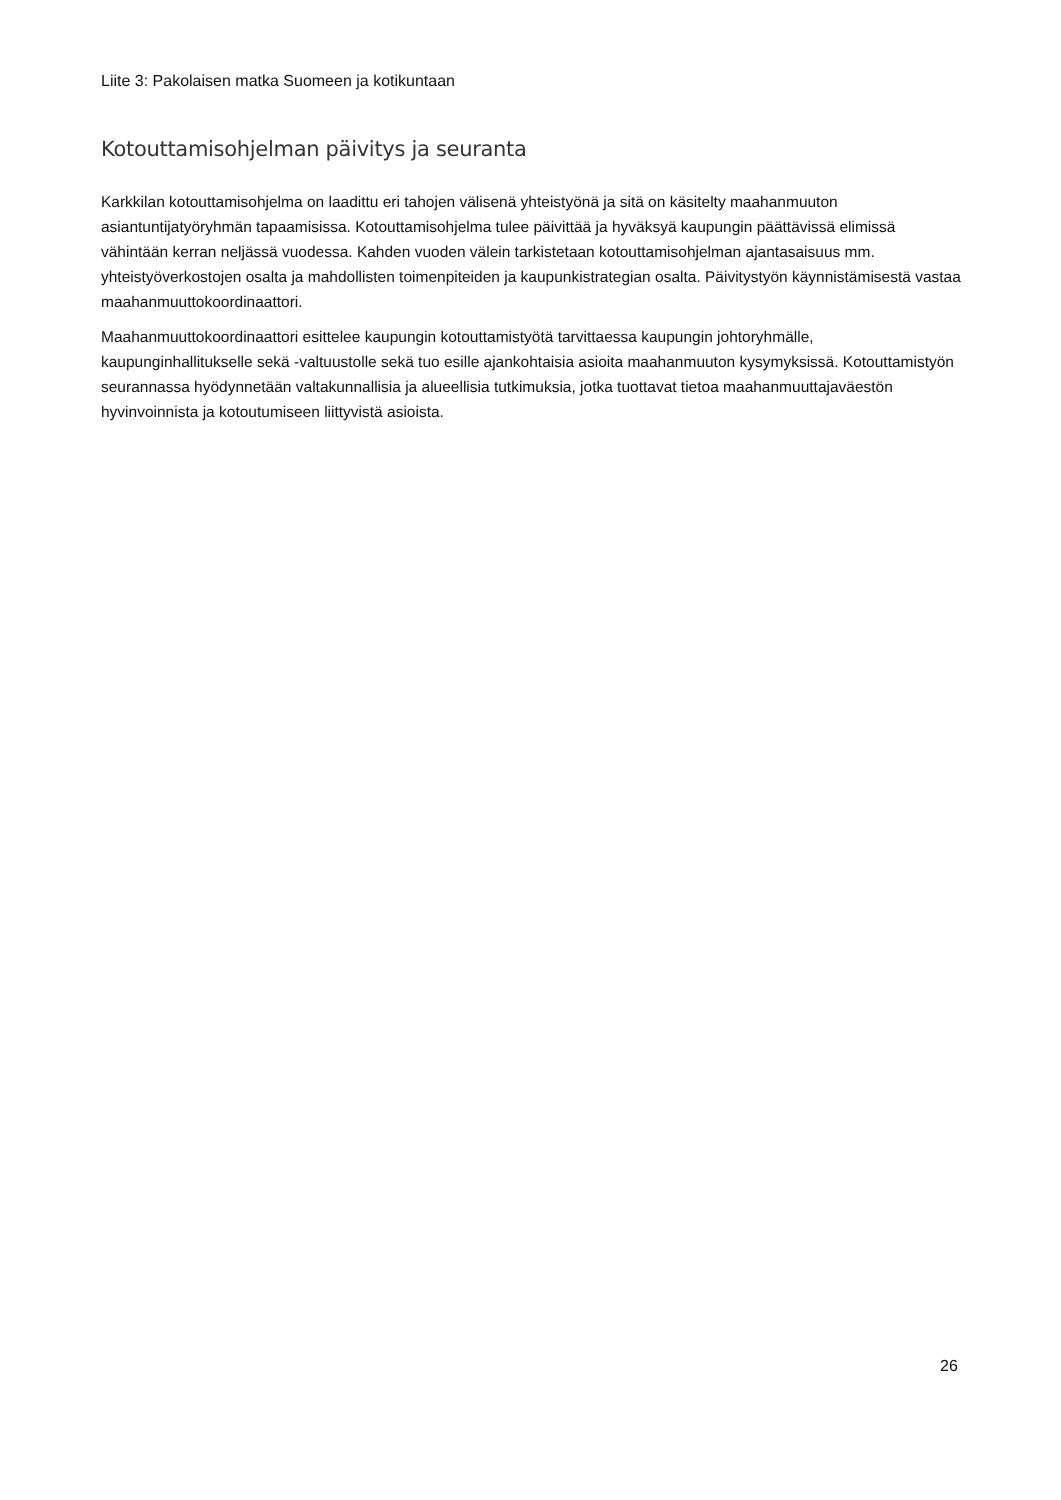Liite 3: Pakolaisen matka Suomeen ja kotikuntaan
Kotouttamisohjelman päivitys ja seuranta
Karkkilan kotouttamisohjelma on laadittu eri tahojen välisenä yhteistyönä ja sitä on käsitelty maahanmuuton asiantuntijatyöryhmän tapaamisissa. Kotouttamisohjelma tulee päivittää ja hyväksyä kaupungin päättävissä elimissä vähintään kerran neljässä vuodessa. Kahden vuoden välein tarkistetaan kotouttamisohjelman ajantasaisuus mm. yhteistyöverkostojen osalta ja mahdollisten toimenpiteiden ja kaupunkistrategian osalta. Päivitystyön käynnistämisestä vastaa maahanmuuttokoordinaattori.
Maahanmuuttokoordinaattori esittelee kaupungin kotouttamistyötä tarvittaessa kaupungin johtoryhmälle, kaupunginhallitukselle sekä -valtuustolle sekä tuo esille ajankohtaisia asioita maahanmuuton kysymyksissä. Kotouttamistyön seurannassa hyödynnetään valtakunnallisia ja alueellisia tutkimuksia, jotka tuottavat tietoa maahanmuuttajaväestön hyvinvoinnista ja kotoutumiseen liittyvistä asioista.
26